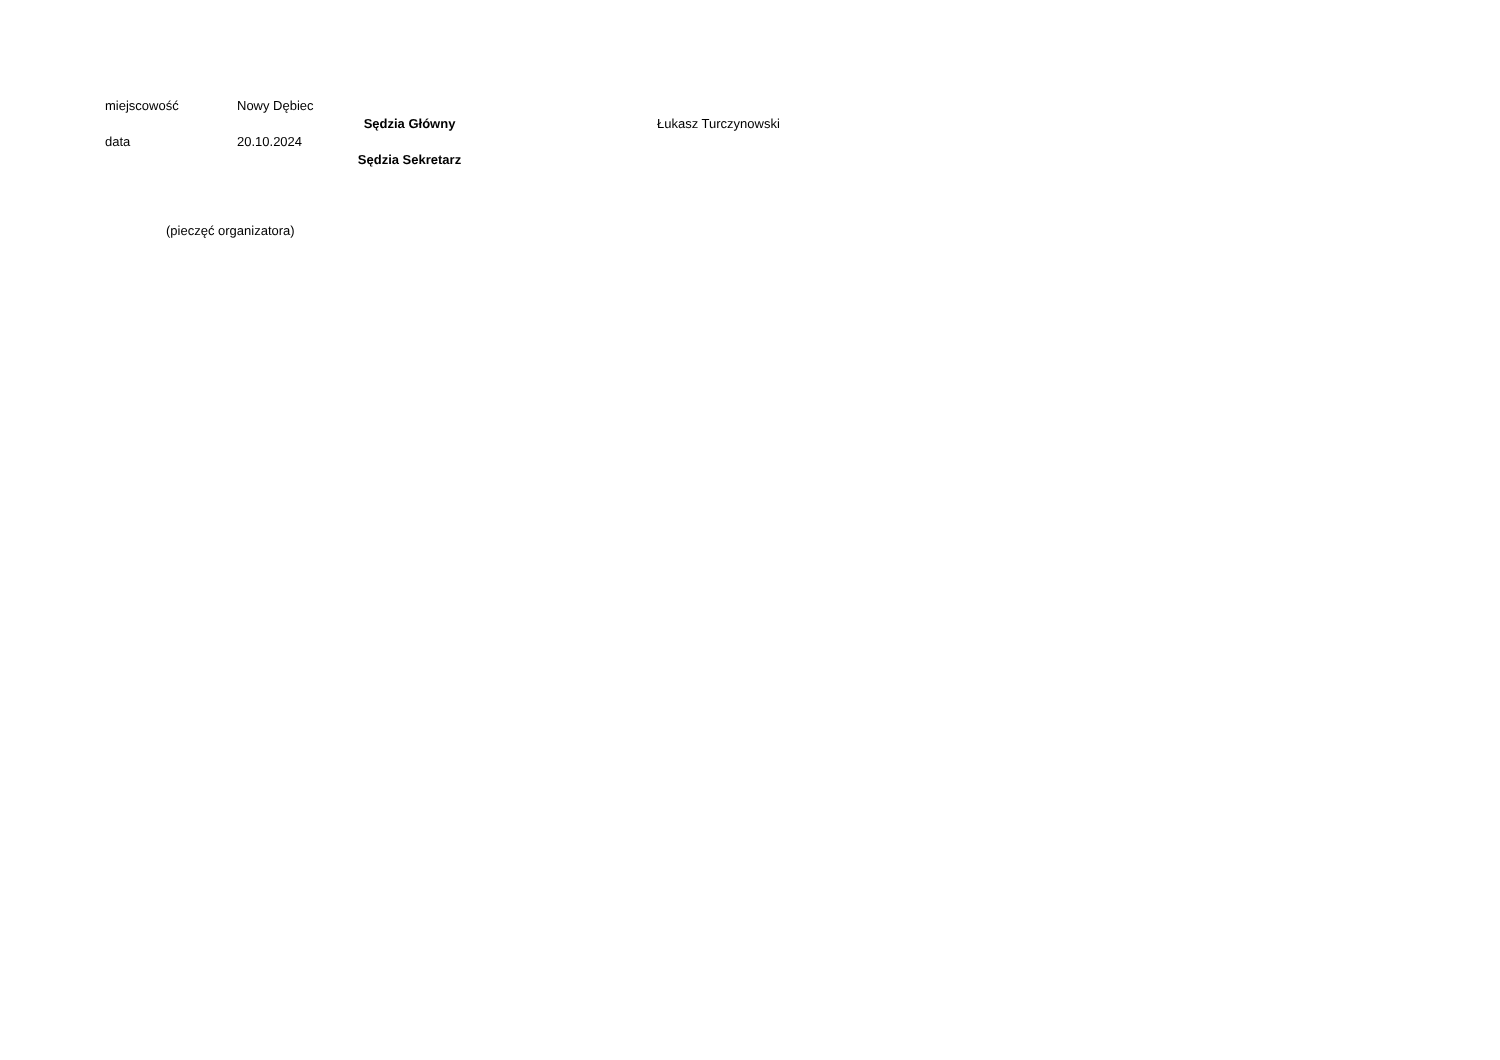miejscowość Nowy Dębiec
Sędzia Główny Łukasz Turczynowski
data 20.10.2024
Sędzia Sekretarz
(pieczęć organizatora)